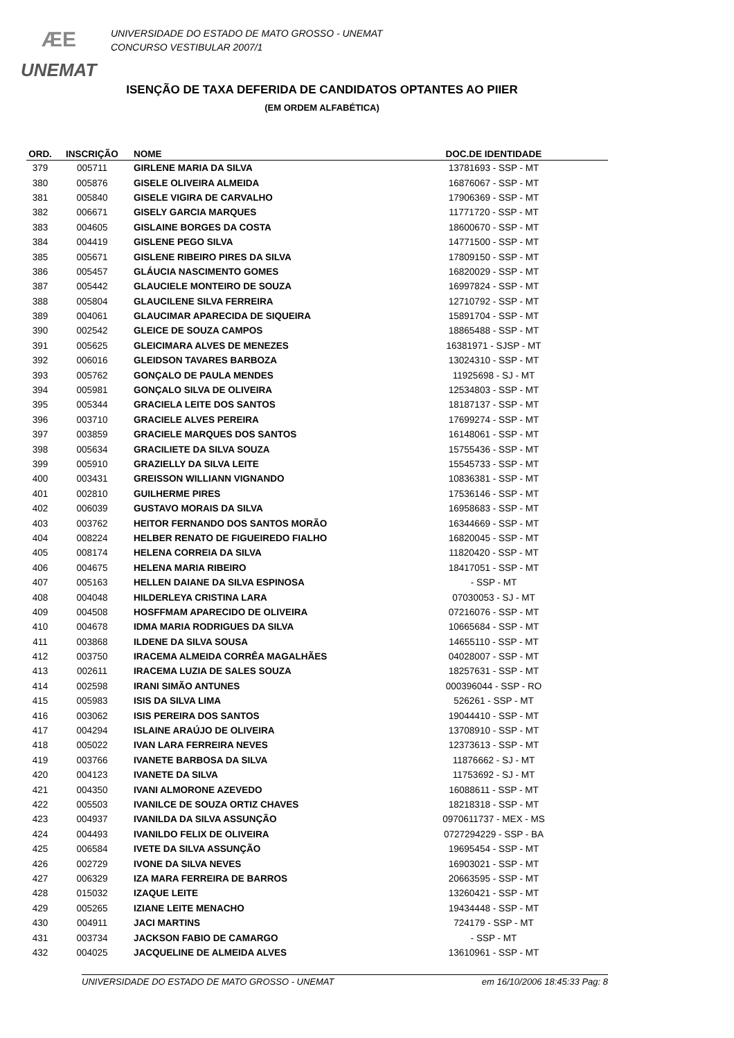ÆE
UNEMAT
UNIVERSIDADE DO ESTADO DE MATO GROSSO - UNEMAT
CONCURSO VESTIBULAR 2007/1
ISENÇÃO DE TAXA DEFERIDA DE CANDIDATOS OPTANTES AO PIIER
(EM ORDEM ALFABÉTICA)
| ORD. | INSCRIÇÃO | NOME | DOC.DE IDENTIDADE | |
| --- | --- | --- | --- | --- |
| 379 | 005711 | GIRLENE MARIA DA SILVA | 13781693 - SSP - MT | |
| 380 | 005876 | GISELE OLIVEIRA ALMEIDA | 16876067 - SSP - MT | |
| 381 | 005840 | GISELE VIGIRA DE CARVALHO | 17906369 - SSP - MT | |
| 382 | 006671 | GISELY GARCIA MARQUES | 11771720 - SSP - MT | |
| 383 | 004605 | GISLAINE BORGES DA COSTA | 18600670 - SSP - MT | |
| 384 | 004419 | GISLENE PEGO SILVA | 14771500 - SSP - MT | |
| 385 | 005671 | GISLENE RIBEIRO PIRES DA SILVA | 17809150 - SSP - MT | |
| 386 | 005457 | GLÁUCIA NASCIMENTO GOMES | 16820029 - SSP - MT | |
| 387 | 005442 | GLAUCIELE MONTEIRO DE SOUZA | 16997824 - SSP - MT | |
| 388 | 005804 | GLAUCILENE SILVA FERREIRA | 12710792 - SSP - MT | |
| 389 | 004061 | GLAUCIMAR APARECIDA DE SIQUEIRA | 15891704 - SSP - MT | |
| 390 | 002542 | GLEICE DE SOUZA CAMPOS | 18865488 - SSP - MT | |
| 391 | 005625 | GLEICIMARA ALVES DE MENEZES | 16381971 - SJSP - MT | |
| 392 | 006016 | GLEIDSON TAVARES BARBOZA | 13024310 - SSP - MT | |
| 393 | 005762 | GONÇALO DE PAULA MENDES | 11925698 - SJ - MT | |
| 394 | 005981 | GONÇALO SILVA DE OLIVEIRA | 12534803 - SSP - MT | |
| 395 | 005344 | GRACIELA LEITE DOS SANTOS | 18187137 - SSP - MT | |
| 396 | 003710 | GRACIELE ALVES PEREIRA | 17699274 - SSP - MT | |
| 397 | 003859 | GRACIELE MARQUES DOS SANTOS | 16148061 - SSP - MT | |
| 398 | 005634 | GRACILIETE DA SILVA SOUZA | 15755436 - SSP - MT | |
| 399 | 005910 | GRAZIELLY DA SILVA LEITE | 15545733 - SSP - MT | |
| 400 | 003431 | GREISSON WILLIANN VIGNANDO | 10836381 - SSP - MT | |
| 401 | 002810 | GUILHERME PIRES | 17536146 - SSP - MT | |
| 402 | 006039 | GUSTAVO MORAIS DA SILVA | 16958683 - SSP - MT | |
| 403 | 003762 | HEITOR FERNANDO DOS SANTOS MORÃO | 16344669 - SSP - MT | |
| 404 | 008224 | HELBER RENATO DE FIGUEIREDO FIALHO | 16820045 - SSP - MT | |
| 405 | 008174 | HELENA CORREIA DA SILVA | 11820420 - SSP - MT | |
| 406 | 004675 | HELENA MARIA RIBEIRO | 18417051 - SSP - MT | |
| 407 | 005163 | HELLEN DAIANE DA SILVA ESPINOSA | - SSP - MT | |
| 408 | 004048 | HILDERLEYA CRISTINA LARA | 07030053 - SJ - MT | |
| 409 | 004508 | HOSFFMAM APARECIDO DE OLIVEIRA | 07216076 - SSP - MT | |
| 410 | 004678 | IDMA MARIA RODRIGUES DA SILVA | 10665684 - SSP - MT | |
| 411 | 003868 | ILDENE DA SILVA SOUSA | 14655110 - SSP - MT | |
| 412 | 003750 | IRACEMA ALMEIDA CORRÊA MAGALHÃES | 04028007 - SSP - MT | |
| 413 | 002611 | IRACEMA LUZIA DE SALES SOUZA | 18257631 - SSP - MT | |
| 414 | 002598 | IRANI SIMÃO ANTUNES | 000396044 - SSP - RO | |
| 415 | 005983 | ISIS DA SILVA LIMA | 526261 - SSP - MT | |
| 416 | 003062 | ISIS PEREIRA DOS SANTOS | 19044410 - SSP - MT | |
| 417 | 004294 | ISLAINE ARAÚJO DE OLIVEIRA | 13708910 - SSP - MT | |
| 418 | 005022 | IVAN LARA FERREIRA NEVES | 12373613 - SSP - MT | |
| 419 | 003766 | IVANETE BARBOSA DA SILVA | 11876662 - SJ - MT | |
| 420 | 004123 | IVANETE DA SILVA | 11753692 - SJ - MT | |
| 421 | 004350 | IVANI ALMORONE AZEVEDO | 16088611 - SSP - MT | |
| 422 | 005503 | IVANILCE DE SOUZA ORTIZ CHAVES | 18218318 - SSP - MT | |
| 423 | 004937 | IVANILDA DA SILVA ASSUNÇÃO | 0970611737 - MEX - MS | |
| 424 | 004493 | IVANILDO FELIX DE OLIVEIRA | 0727294229 - SSP - BA | |
| 425 | 006584 | IVETE DA SILVA ASSUNÇÃO | 19695454 - SSP - MT | |
| 426 | 002729 | IVONE DA SILVA NEVES | 16903021 - SSP - MT | |
| 427 | 006329 | IZA MARA FERREIRA DE BARROS | 20663595 - SSP - MT | |
| 428 | 015032 | IZAQUE LEITE | 13260421 - SSP - MT | |
| 429 | 005265 | IZIANE LEITE MENACHO | 19434448 - SSP - MT | |
| 430 | 004911 | JACI MARTINS | 724179 - SSP - MT | |
| 431 | 003734 | JACKSON FABIO DE CAMARGO | - SSP - MT | |
| 432 | 004025 | JACQUELINE DE ALMEIDA ALVES | 13610961 - SSP - MT | |
UNIVERSIDADE DO ESTADO DE MATO GROSSO - UNEMAT em 16/10/2006 18:45:33 Pag: 8